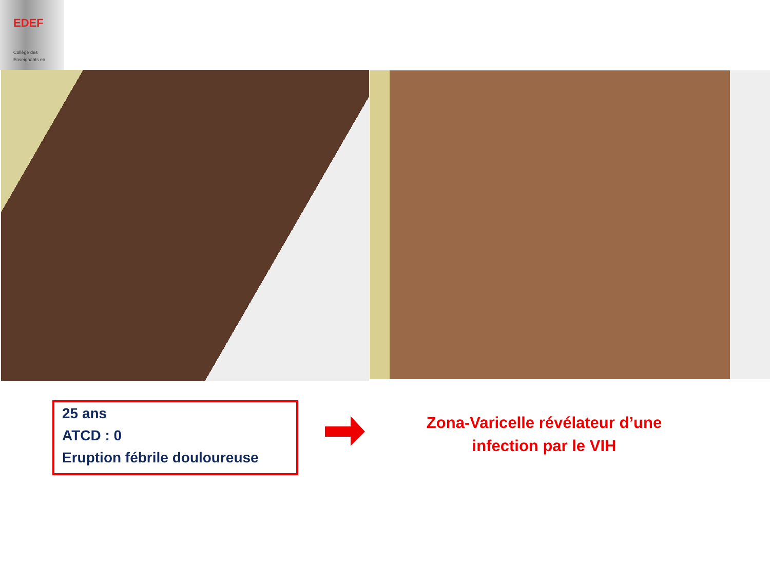EDEF
Collège des
Enseignants en
25 ans
ATCD : 0
Eruption fébrile douloureuse
Zona-Varicelle révélateur d’une infection par le VIH